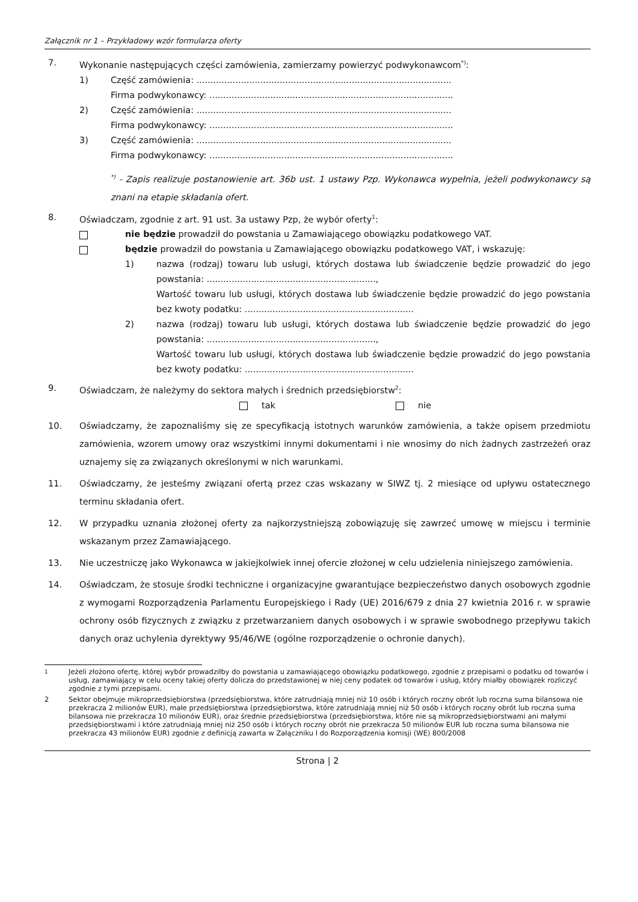Załącznik nr 1 – Przykładowy wzór formularza oferty
7. Wykonanie następujących części zamówienia, zamierzamy powierzyć podwykonawcom<sup>*)</sup>:
1) Część zamówienia: ............................................................................................
Firma podwykonawcy: ........................................................................................
2) Część zamówienia: ............................................................................................
Firma podwykonawcy: ........................................................................................
3) Część zamówienia: ............................................................................................
Firma podwykonawcy: ........................................................................................
<sup>*)</sup> - Zapis realizuje postanowienie art. 36b ust. 1 ustawy Pzp. Wykonawca wypełnia, jeżeli podwykonawcy są znani na etapie składania ofert.
8. Oświadczam, zgodnie z art. 91 ust. 3a ustawy Pzp, że wybór oferty<sup>1</sup>:
nie będzie prowadził do powstania u Zamawiającego obowiązku podatkowego VAT.
będzie prowadził do powstania u Zamawiającego obowiązku podatkowego VAT, i wskazuję:
1) nazwa (rodzaj) towaru lub usługi, których dostawa lub świadczenie będzie prowadzić do jego powstania: .............................................................,
Wartość towaru lub usługi, których dostawa lub świadczenie będzie prowadzić do jego powstania bez kwoty podatku: .............................................................
2) nazwa (rodzaj) towaru lub usługi, których dostawa lub świadczenie będzie prowadzić do jego powstania: .............................................................,
Wartość towaru lub usługi, których dostawa lub świadczenie będzie prowadzić do jego powstania bez kwoty podatku: .............................................................
9. Oświadczam, że należymy do sektora małych i średnich przedsiębiorstw<sup>2</sup>:
tak nie
10. Oświadczamy, że zapoznaliśmy się ze specyfikacją istotnych warunków zamówienia, a także opisem przedmiotu zamówienia, wzorem umowy oraz wszystkimi innymi dokumentami i nie wnosimy do nich żadnych zastrzeżeń oraz uznajemy się za związanych określonymi w nich warunkami.
11. Oświadczamy, że jesteśmy związani ofertą przez czas wskazany w SIWZ tj. 2 miesiące od upływu ostatecznego terminu składania ofert.
12. W przypadku uznania złożonej oferty za najkorzystniejszą zobowiązuję się zawrzeć umowę w miejscu i terminie wskazanym przez Zamawiającego.
13. Nie uczestniczę jako Wykonawca w jakiejkolwiek innej ofercie złożonej w celu udzielenia niniejszego zamówienia.
14. Oświadczam, że stosuje środki techniczne i organizacyjne gwarantujące bezpieczeństwo danych osobowych zgodnie z wymogami Rozporządzenia Parlamentu Europejskiego i Rady (UE) 2016/679 z dnia 27 kwietnia 2016 r. w sprawie ochrony osób fizycznych z związku z przetwarzaniem danych osobowych i w sprawie swobodnego przepływu takich danych oraz uchylenia dyrektywy 95/46/WE (ogólne rozporządzenie o ochronie danych).
<sup>1</sup>
Jeżeli złożono ofertę, której wybór prowadziłby do powstania u zamawiającego obowiązku podatkowego, zgodnie z przepisami o podatku od towarów i usług, zamawiający w celu oceny takiej oferty dolicza do przedstawionej w niej ceny podatek od towarów i usług, który miałby obowiązek rozliczyć zgodnie z tymi przepisami.
2 Sektor obejmuje mikroprzedsiębiorstwa (przedsiębiorstwa, które zatrudniają mniej niż 10 osób i których roczny obrót lub roczna suma bilansowa nie przekracza 2 milionów EUR), małe przedsiębiorstwa (przedsiębiorstwa, które zatrudniają mniej niż 50 osób i których roczny obrót lub roczna suma bilansowa nie przekracza 10 milionów EUR), oraz średnie przedsiębiorstwa (przedsiębiorstwa, które nie są mikroprzedsiębiorstwami ani małymi przedsiębiorstwami i które zatrudniają mniej niż 250 osób i których roczny obrót nie przekracza 50 milionów EUR lub roczna suma bilansowa nie przekracza 43 milionów EUR) zgodnie z definicją zawarta w Załączniku I do Rozporządzenia komisji (WE) 800/2008
Strona | 2